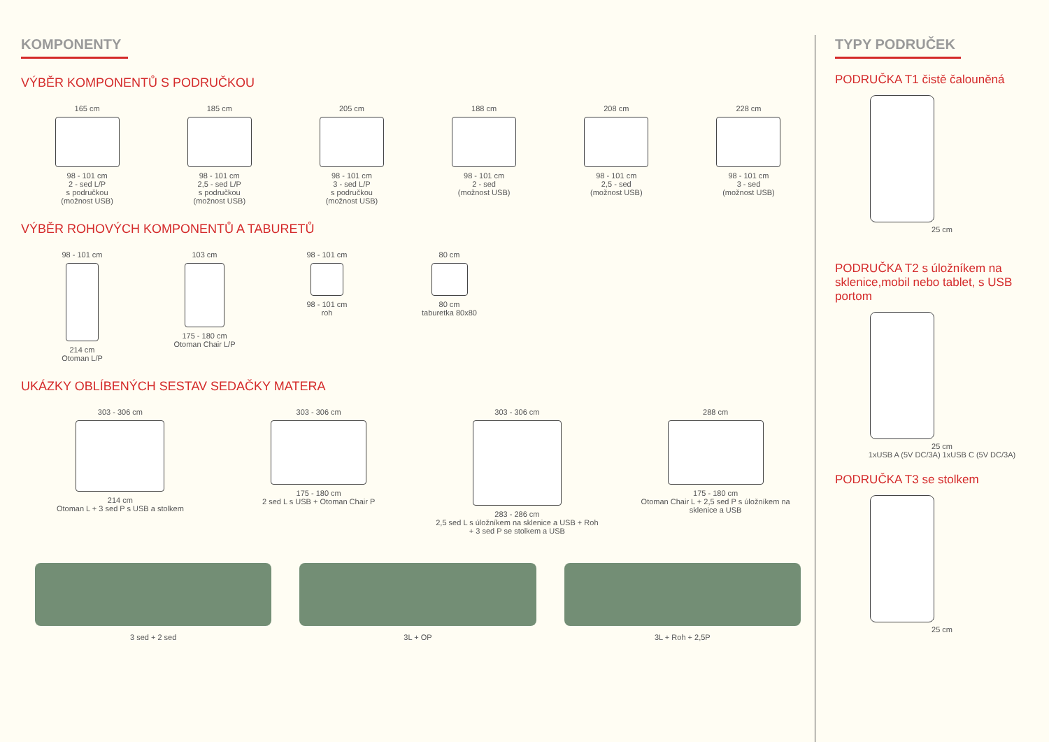KOMPONENTY
VÝBĚR KOMPONENTŮ S PODRUČKOU
165 cm
98 - 101 cm
2 - sed L/P
s područkou
(možnost USB)
185 cm
98 - 101 cm
2,5 - sed L/P
s područkou
(možnost USB)
205 cm
98 - 101 cm
3 - sed L/P
s područkou
(možnost USB)
188 cm
98 - 101 cm
2 - sed
(možnost USB)
208 cm
98 - 101 cm
2,5 - sed
(možnost USB)
228 cm
98 - 101 cm
3 - sed
(možnost USB)
VÝBĚR ROHOVÝCH KOMPONENTŮ A TABURETŮ
98 - 101 cm
214 cm
Otoman L/P
103 cm
175 - 180 cm
Otoman Chair L/P
98 - 101 cm
98 - 101 cm
roh
80 cm
80 cm
taburetka 80x80
UKÁZKY OBLÍBENÝCH SESTAV SEDAČKY MATERA
303 - 306 cm
214 cm
Otoman L + 3 sed P s USB a stolkem
303 - 306 cm
175 - 180 cm
2 sed L s USB + Otoman Chair P
303 - 306 cm
283 - 286 cm
2,5 sed L s úložníkem na sklenice a USB + Roh
+ 3 sed P se stolkem a USB
288 cm
175 - 180 cm
Otoman Chair L + 2,5 sed P s úložníkem na
sklenice a USB
3 sed + 2 sed 3L + OP 3L + Roh + 2,5P
TYPY PODRUČEK
PODRUČKA T1 čistě čalouněná
25 cm
PODRUČKA T2 s úložníkem na sklenice,mobil nebo tablet, s USB portom
25 cm
1xUSB A (5V DC/3A) 1xUSB C (5V DC/3A)
PODRUČKA T3 se stolkem
25 cm